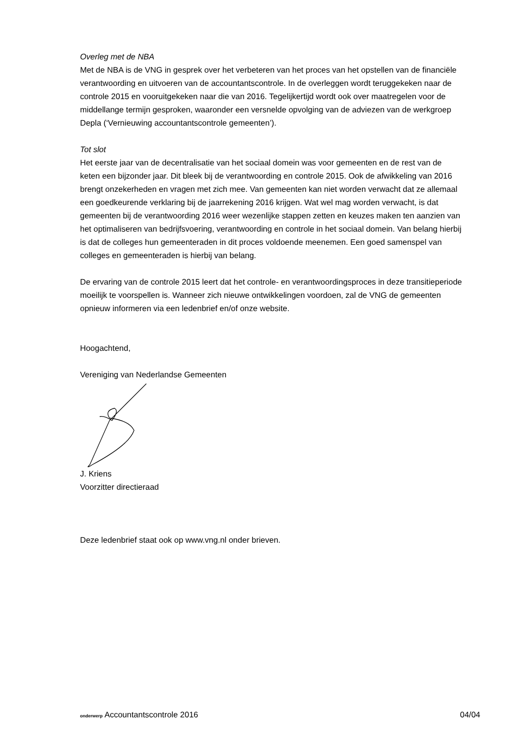Overleg met de NBA
Met de NBA is de VNG in gesprek over het verbeteren van het proces van het opstellen van de financiële verantwoording en uitvoeren van de accountantscontrole. In de overleggen wordt teruggekeken naar de controle 2015 en vooruitgekeken naar die van 2016. Tegelijkertijd wordt ook over maatregelen voor de middellange termijn gesproken, waaronder een versnelde opvolging van de adviezen van de werkgroep Depla (‘Vernieuwing accountantscontrole gemeenten’).
Tot slot
Het eerste jaar van de decentralisatie van het sociaal domein was voor gemeenten en de rest van de keten een bijzonder jaar. Dit bleek bij de verantwoording en controle 2015. Ook de afwikkeling van 2016 brengt onzekerheden en vragen met zich mee. Van gemeenten kan niet worden verwacht dat ze allemaal een goedkeurende verklaring bij de jaarrekening 2016 krijgen. Wat wel mag worden verwacht, is dat gemeenten bij de verantwoording 2016 weer wezenlijke stappen zetten en keuzes maken ten aanzien van het optimaliseren van bedrijfsvoering, verantwoording en controle in het sociaal domein. Van belang hierbij is dat de colleges hun gemeenteraden in dit proces voldoende meenemen. Een goed samenspel van colleges en gemeenteraden is hierbij van belang.
De ervaring van de controle 2015 leert dat het controle- en verantwoordingsproces in deze transitieperiode moeilijk te voorspellen is. Wanneer zich nieuwe ontwikkelingen voordoen, zal de VNG de gemeenten opnieuw informeren via een ledenbrief en/of onze website.
Hoogachtend,
Vereniging van Nederlandse Gemeenten
J. Kriens
Voorzitter directieraad
Deze ledenbrief staat ook op www.vng.nl onder brieven.
onderwerp Accountantscontrole 2016 04/04